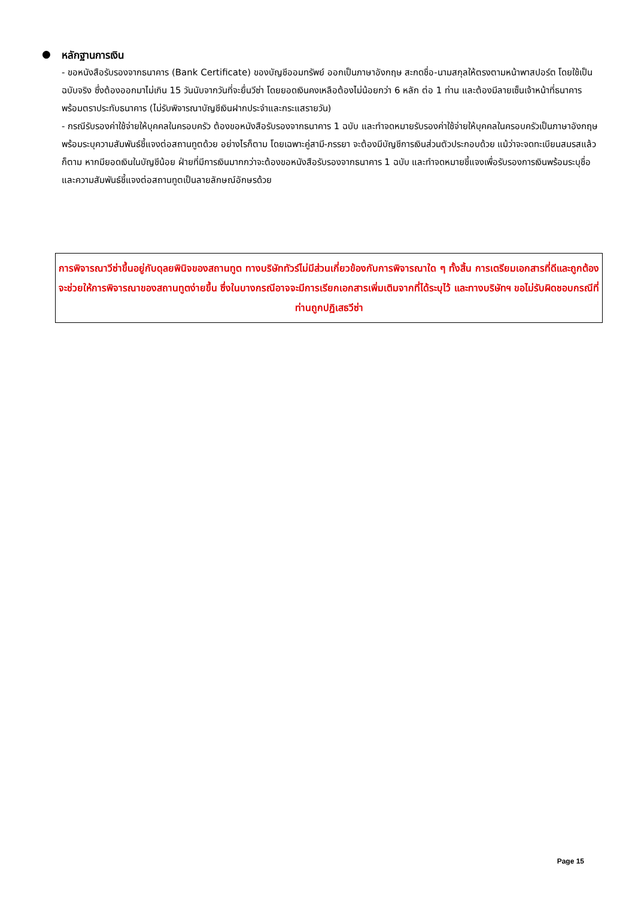● หลักฐานการเงิน
- ขอหนังสือรับรองจากธนาคาร (Bank Certificate) ของบัญชีออมทรัพย์ ออกเป็นภาษาอังกฤษ สะกดชื่อ-นามสกุลให้ตรงตามหน้าพาสปอร์ต โดยใช้เป็นฉบับจริง ซึ่งต้องออกมาไม่เกิน 15 วันนับจากวันที่จะยื่นวีซ่า โดยยอดเงินคงเหลือต้องไม่น้อยกว่า 6 หลัก ต่อ 1 ท่าน และต้องมีลายเซ็นเจ้าหน้าที่ธนาคาร พร้อมตราประทับธนาคาร (ไม่รับพิจารณาบัญชีเงินฝากประจำและกระแสรายวัน)
- กรณีรับรองค่าใช้จ่ายให้บุคคลในครอบครัว ต้องขอหนังสือรับรองจากธนาคาร 1 ฉบับ และทำจดหมายรับรองค่าใช้จ่ายให้บุคคลในครอบครัวเป็นภาษาอังกฤษพร้อมระบุความสัมพันธ์ชี้แจงต่อสถานทูตด้วย อย่างไรก็ตาม โดยเฉพาะคู่สามี-ภรรยา จะต้องมีบัญชีการเงินส่วนตัวประกอบด้วย แม้ว่าจะจดทะเบียนสมรสแล้วก็ตาม หากมียอดเงินในบัญชีน้อย ฝ่ายที่มีการเงินมากกว่าจะต้องขอหนังสือรับรองจากธนาคาร 1 ฉบับ และทำจดหมายชี้แจงเพื่อรับรองการเงินพร้อมระบุชื่อและความสัมพันธ์ชี้แจงต่อสถานทูตเป็นลายลักษณ์อักษรด้วย
การพิจารณาวีซ่าขึ้นอยู่กับดุลยพินิจของสถานทูต ทางบริษัททัวร์ไม่มีส่วนเกี่ยวข้องกับการพิจารณาใด ๆ ทั้งสิ้น การเตรียมเอกสารที่ดีและถูกต้องจะช่วยให้การพิจารณาของสถานทูตง่ายขึ้น ซึ่งในบางกรณีอาจจะมีการเรียกเอกสารเพิ่มเติมจากที่ได้ระบุไว้ และทางบริษัทฯ ขอไม่รับผิดชอบกรณีที่ท่านถูกปฏิเสธวีซ่า
Page 15